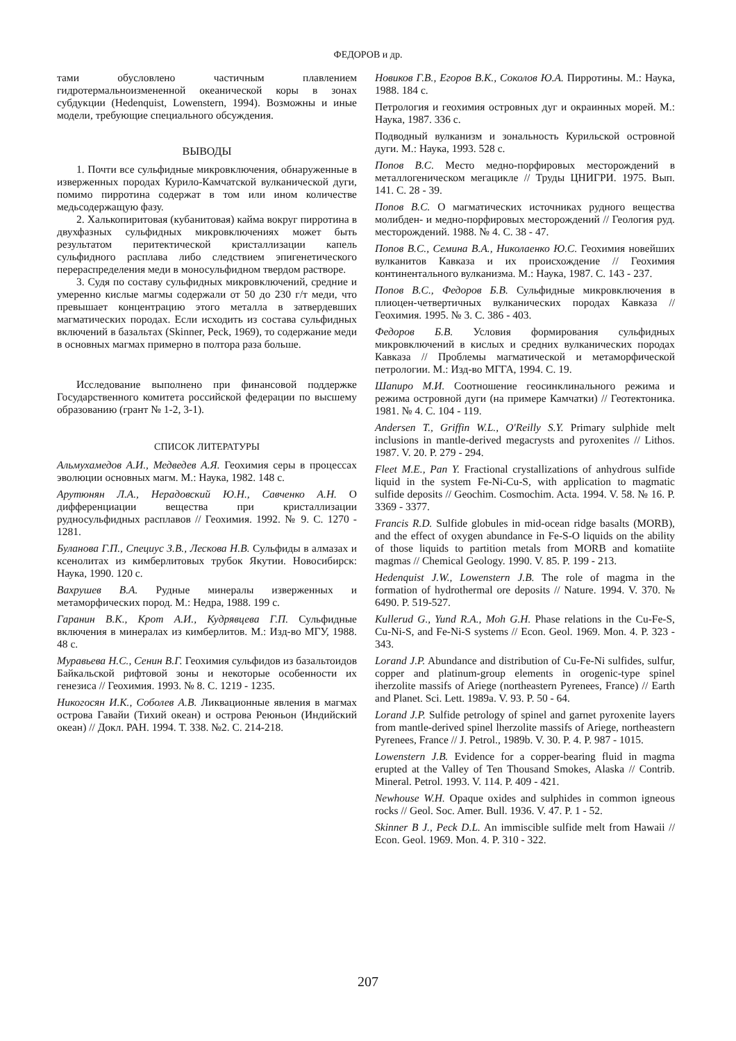ФЕДОРОВ и др.
тами обусловлено частичным плавлением гидротермальноизмененной океанической коры в зонах субдукции (Hedenquist, Lowenstern, 1994). Возможны и иные модели, требующие специального обсуждения.
ВЫВОДЫ
1. Почти все сульфидные микровключения, обнаруженные в изверженных породах Курило-Камчатской вулканической дуги, помимо пирротина содержат в том или ином количестве медьсодержащую фазу.
2. Халькопиритовая (кубанитовая) кайма вокруг пирротина в двухфазных сульфидных микровключениях может быть результатом перитектической кристаллизации капель сульфидного расплава либо следствием эпигенетического перераспределения меди в моносульфидном твердом растворе.
3. Судя по составу сульфидных микровключений, средние и умеренно кислые магмы содержали от 50 до 230 г/т меди, что превышает концентрацию этого металла в затвердевших магматических породах. Если исходить из состава сульфидных включений в базальтах (Skinner, Peck, 1969), то содержание меди в основных магмах примерно в полтора раза больше.
Исследование выполнено при финансовой поддержке Государственного комитета российской федерации по высшему образованию (грант № 1-2, 3-1).
СПИСОК ЛИТЕРАТУРЫ
Альмухамедов А.И., Медведев А.Я. Геохимия серы в процессах эволюции основных магм. М.: Наука, 1982. 148 с.
Арутюнян Л.А., Нерадовский Ю.Н., Савченко А.Н. О дифференциации вещества при кристаллизации рудносульфидных расплавов // Геохимия. 1992. № 9. С. 1270 - 1281.
Буланова Г.П., Специус З.В., Лескова Н.В. Сульфиды в алмазах и ксенолитах из кимберлитовых трубок Якутии. Новосибирск: Наука, 1990. 120 с.
Вахрушев В.А. Рудные минералы изверженных и метаморфических пород. М.: Недра, 1988. 199 с.
Гаранин В.К., Крот А.И., Кудрявцева Г.П. Сульфидные включения в минералах из кимберлитов. М.: Изд-во МГУ, 1988. 48 с.
Муравьева Н.С., Сенин В.Г. Геохимия сульфидов из базальтоидов Байкальской рифтовой зоны и некоторые особенности их генезиса // Геохимия. 1993. № 8. С. 1219 - 1235.
Никогосян И.К., Соболев А.В. Ликвационные явления в магмах острова Гавайи (Тихий океан) и острова Реюньон (Индийский океан) // Докл. РАН. 1994. Т. 338. №2. С. 214-218.
Новиков Г.В., Егоров В.К., Соколов Ю.А. Пирротины. М.: Наука, 1988. 184 с.
Петрология и геохимия островных дуг и окраинных морей. М.: Наука, 1987. 336 с.
Подводный вулканизм и зональность Курильской островной дуги. М.: Наука, 1993. 528 с.
Попов В.С. Место медно-порфировых месторождений в металлогеническом мегацикле // Труды ЦНИГРИ. 1975. Вып. 141. С. 28 - 39.
Попов В.С. О магматических источниках рудного вещества молибден- и медно-порфировых месторождений // Геология руд. месторождений. 1988. № 4. С. 38 - 47.
Попов В.С., Семина В.А., Николаенко Ю.С. Геохимия новейших вулканитов Кавказа и их происхождение // Геохимия континентального вулканизма. М.: Наука, 1987. С. 143 - 237.
Попов В.С., Федоров Б.В. Сульфидные микровключения в плиоцен-четвертичных вулканических породах Кавказа // Геохимия. 1995. № 3. С. 386 - 403.
Федоров Б.В. Условия формирования сульфидных микровключений в кислых и средних вулканических породах Кавказа // Проблемы магматической и метаморфической петрологии. М.: Изд-во МГГА, 1994. С. 19.
Шапиро М.И. Соотношение геосинклинального режима и режима островной дуги (на примере Камчатки) // Геотектоника. 1981. № 4. С. 104 - 119.
Andersen T., Griffin W.L., O'Reilly S.Y. Primary sulphide melt inclusions in mantle-derived megacrysts and pyroxenites // Lithos. 1987. V. 20. P. 279 - 294.
Fleet M.E., Pan Y. Fractional crystallizations of anhydrous sulfide liquid in the system Fe-Ni-Cu-S, with application to magmatic sulfide deposits // Geochim. Cosmochim. Acta. 1994. V. 58. № 16. P. 3369 - 3377.
Francis R.D. Sulfide globules in mid-ocean ridge basalts (MORB), and the effect of oxygen abundance in Fe-S-O liquids on the ability of those liquids to partition metals from MORB and komatiite magmas // Chemical Geology. 1990. V. 85. P. 199 - 213.
Hedenquist J.W., Lowenstern J.B. The role of magma in the formation of hydrothermal ore deposits // Nature. 1994. V. 370. № 6490. P. 519-527.
Kullerud G., Yund R.A., Moh G.H. Phase relations in the Cu-Fe-S, Cu-Ni-S, and Fe-Ni-S systems // Econ. Geol. 1969. Mon. 4. P. 323 - 343.
Lorand J.P. Abundance and distribution of Cu-Fe-Ni sulfides, sulfur, copper and platinum-group elements in orogenic-type spinel iherzolite massifs of Ariege (northeastern Pyrenees, France) // Earth and Planet. Sci. Lett. 1989a. V. 93. P. 50 - 64.
Lorand J.P. Sulfide petrology of spinel and garnet pyroxenite layers from mantle-derived spinel lherzolite massifs of Ariege, northeastern Pyrenees, France // J. Petrol., 1989b. V. 30. P. 4. P. 987 - 1015.
Lowenstern J.B. Evidence for a copper-bearing fluid in magma erupted at the Valley of Ten Thousand Smokes, Alaska // Contrib. Mineral. Petrol. 1993. V. 114. P. 409 - 421.
Newhouse W.H. Opaque oxides and sulphides in common igneous rocks // Geol. Soc. Amer. Bull. 1936. V. 47. P. 1 - 52.
Skinner B J., Peck D.L. An immiscible sulfide melt from Hawaii // Econ. Geol. 1969. Mon. 4. P. 310 - 322.
207